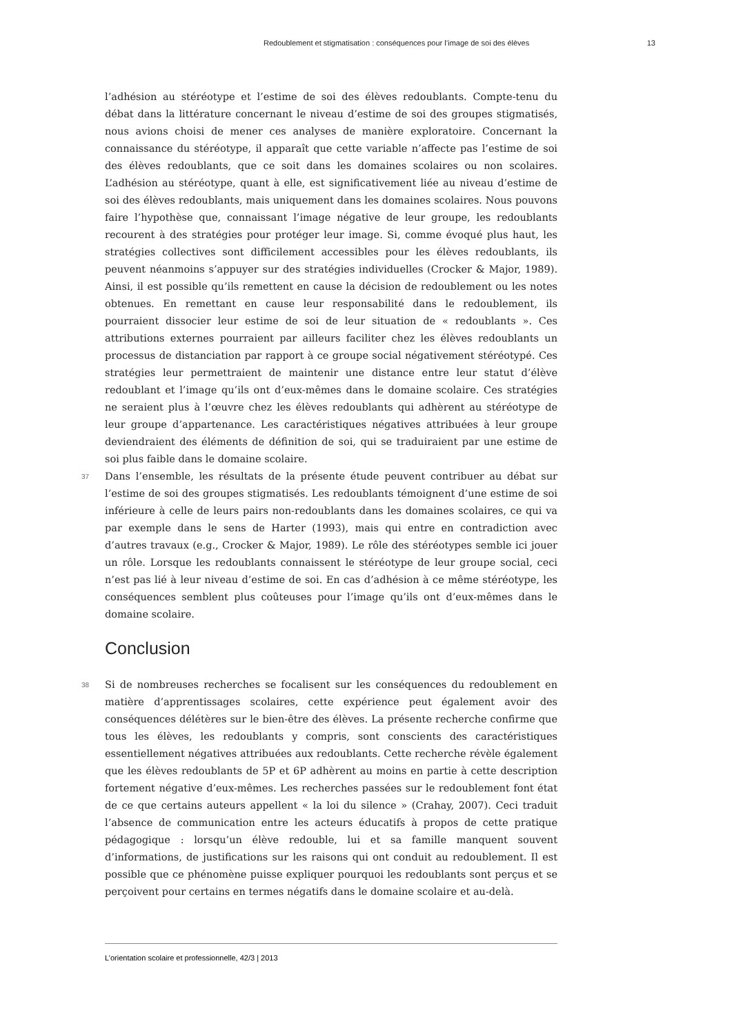Redoublement et stigmatisation : conséquences pour l’image de soi des élèves 13
l’adhésion au stéréotype et l’estime de soi des élèves redoublants. Compte-tenu du débat dans la littérature concernant le niveau d’estime de soi des groupes stigmatisés, nous avions choisi de mener ces analyses de manière exploratoire. Concernant la connaissance du stéréotype, il apparaît que cette variable n’affecte pas l’estime de soi des élèves redoublants, que ce soit dans les domaines scolaires ou non scolaires. L’adhésion au stéréotype, quant à elle, est significativement liée au niveau d’estime de soi des élèves redoublants, mais uniquement dans les domaines scolaires. Nous pouvons faire l’hypothèse que, connaissant l’image négative de leur groupe, les redoublants recourent à des stratégies pour protéger leur image. Si, comme évoqué plus haut, les stratégies collectives sont difficilement accessibles pour les élèves redoublants, ils peuvent néanmoins s’appuyer sur des stratégies individuelles (Crocker & Major, 1989). Ainsi, il est possible qu’ils remettent en cause la décision de redoublement ou les notes obtenues. En remettant en cause leur responsabilité dans le redoublement, ils pourraient dissocier leur estime de soi de leur situation de « redoublants ». Ces attributions externes pourraient par ailleurs faciliter chez les élèves redoublants un processus de distanciation par rapport à ce groupe social négativement stéréotypé. Ces stratégies leur permettraient de maintenir une distance entre leur statut d’élève redoublant et l’image qu’ils ont d’eux-mêmes dans le domaine scolaire. Ces stratégies ne seraient plus à l’œuvre chez les élèves redoublants qui adhèrent au stéréotype de leur groupe d’appartenance. Les caractéristiques négatives attribuées à leur groupe deviendraient des éléments de définition de soi, qui se traduiraient par une estime de soi plus faible dans le domaine scolaire.
37 Dans l’ensemble, les résultats de la présente étude peuvent contribuer au débat sur l’estime de soi des groupes stigmatisés. Les redoublants témoignent d’une estime de soi inférieure à celle de leurs pairs non-redoublants dans les domaines scolaires, ce qui va par exemple dans le sens de Harter (1993), mais qui entre en contradiction avec d’autres travaux (e.g., Crocker & Major, 1989). Le rôle des stéréotypes semble ici jouer un rôle. Lorsque les redoublants connaissent le stéréotype de leur groupe social, ceci n’est pas lié à leur niveau d’estime de soi. En cas d’adhésion à ce même stéréotype, les conséquences semblent plus coûteuses pour l’image qu’ils ont d’eux-mêmes dans le domaine scolaire.
Conclusion
38 Si de nombreuses recherches se focalisent sur les conséquences du redoublement en matière d’apprentissages scolaires, cette expérience peut également avoir des conséquences délétères sur le bien-être des élèves. La présente recherche confirme que tous les élèves, les redoublants y compris, sont conscients des caractéristiques essentiellement négatives attribuées aux redoublants. Cette recherche révèle également que les élèves redoublants de 5P et 6P adhèrent au moins en partie à cette description fortement négative d’eux-mêmes. Les recherches passées sur le redoublement font état de ce que certains auteurs appellent « la loi du silence » (Crahay, 2007). Ceci traduit l’absence de communication entre les acteurs éducatifs à propos de cette pratique pédagogique : lorsqu’un élève redouble, lui et sa famille manquent souvent d’informations, de justifications sur les raisons qui ont conduit au redoublement. Il est possible que ce phénomène puisse expliquer pourquoi les redoublants sont perçus et se perçoivent pour certains en termes négatifs dans le domaine scolaire et au-delà.
L’orientation scolaire et professionnelle, 42/3 | 2013